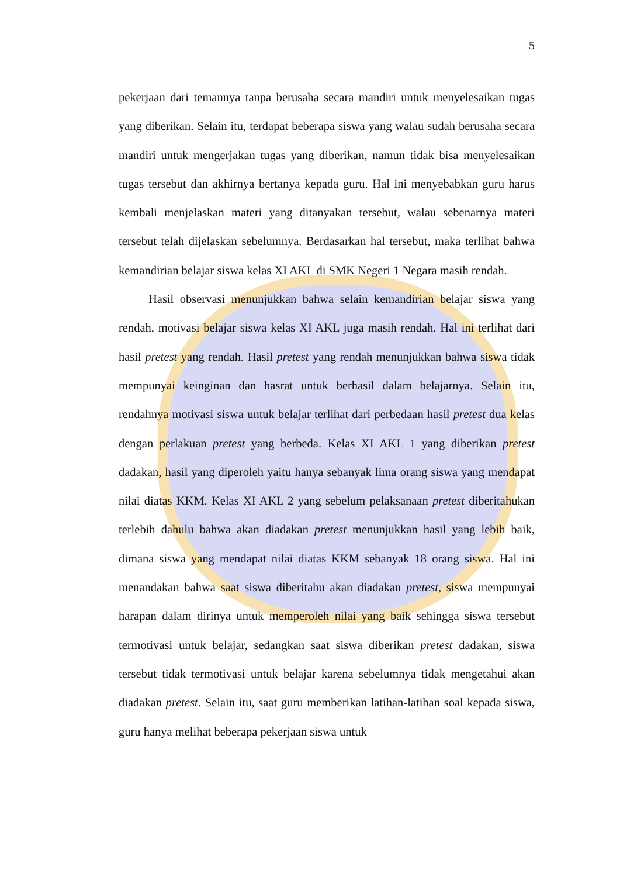5
pekerjaan dari temannya tanpa berusaha secara mandiri untuk menyelesaikan tugas yang diberikan. Selain itu, terdapat beberapa siswa yang walau sudah berusaha secara mandiri untuk mengerjakan tugas yang diberikan, namun tidak bisa menyelesaikan tugas tersebut dan akhirnya bertanya kepada guru. Hal ini menyebabkan guru harus kembali menjelaskan materi yang ditanyakan tersebut, walau sebenarnya materi tersebut telah dijelaskan sebelumnya. Berdasarkan hal tersebut, maka terlihat bahwa kemandirian belajar siswa kelas XI AKL di SMK Negeri 1 Negara masih rendah.
Hasil observasi menunjukkan bahwa selain kemandirian belajar siswa yang rendah, motivasi belajar siswa kelas XI AKL juga masih rendah. Hal ini terlihat dari hasil pretest yang rendah. Hasil pretest yang rendah menunjukkan bahwa siswa tidak mempunyai keinginan dan hasrat untuk berhasil dalam belajarnya. Selain itu, rendahnya motivasi siswa untuk belajar terlihat dari perbedaan hasil pretest dua kelas dengan perlakuan pretest yang berbeda. Kelas XI AKL 1 yang diberikan pretest dadakan, hasil yang diperoleh yaitu hanya sebanyak lima orang siswa yang mendapat nilai diatas KKM. Kelas XI AKL 2 yang sebelum pelaksanaan pretest diberitahukan terlebih dahulu bahwa akan diadakan pretest menunjukkan hasil yang lebih baik, dimana siswa yang mendapat nilai diatas KKM sebanyak 18 orang siswa. Hal ini menandakan bahwa saat siswa diberitahu akan diadakan pretest, siswa mempunyai harapan dalam dirinya untuk memperoleh nilai yang baik sehingga siswa tersebut termotivasi untuk belajar, sedangkan saat siswa diberikan pretest dadakan, siswa tersebut tidak termotivasi untuk belajar karena sebelumnya tidak mengetahui akan diadakan pretest. Selain itu, saat guru memberikan latihan-latihan soal kepada siswa, guru hanya melihat beberapa pekerjaan siswa untuk